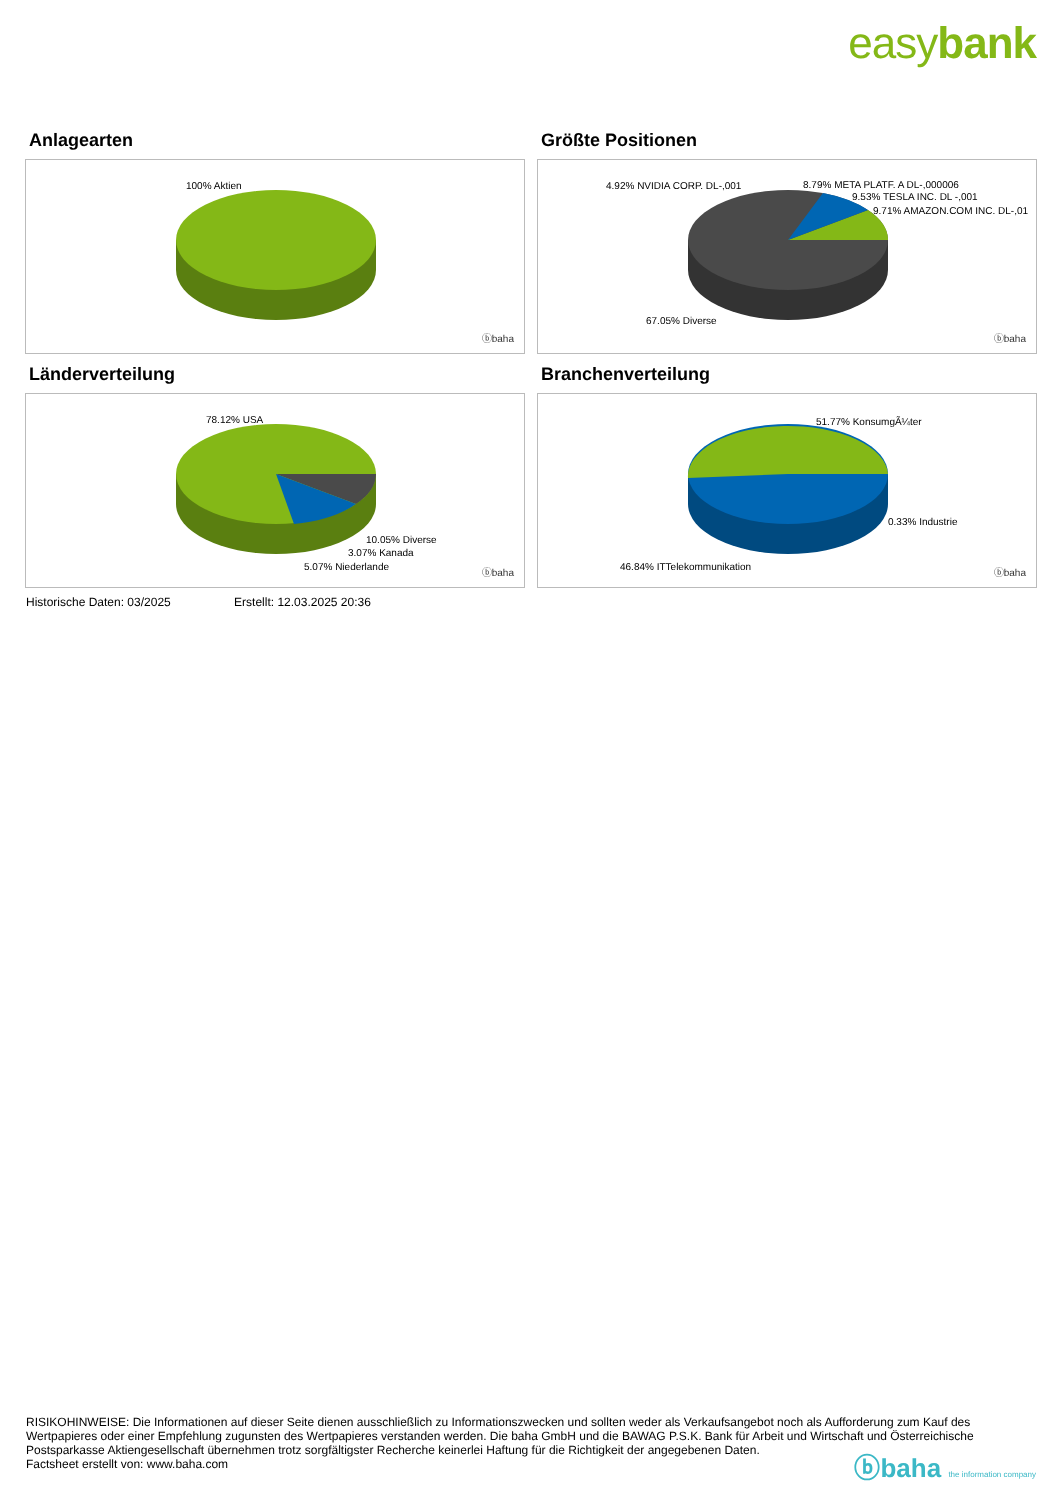easybank
Anlagearten
100% Aktien
ⓑbaha
Größte Positionen
4.92% NVIDIA CORP. DL-,001 8.79% META PLATF. A DL-,000006
9.53% TESLA INC. DL -,001
9.71% AMAZON.COM INC. DL-,01
67.05% Diverse
ⓑbaha
Länderverteilung
78.12% USA
10.05% Diverse
3.07% Kanada
5.07% Niederlande
ⓑbaha
Branchenverteilung
51.77% KonsumgÃ¼ter
0.33% Industrie
46.84% ITTelekommunikation
ⓑbaha
Historische Daten: 03/2025 Erstellt: 12.03.2025 20:36
RISIKOHINWEISE: Die Informationen auf dieser Seite dienen ausschließlich zu Informationszwecken und sollten weder als Verkaufsangebot noch als Aufforderung zum Kauf des Wertpapieres oder einer Empfehlung zugunsten des Wertpapieres verstanden werden. Die baha GmbH und die BAWAG P.S.K. Bank für Arbeit und Wirtschaft und Österreichische Postsparkasse Aktiengesellschaft übernehmen trotz sorgfältigster Recherche keinerlei Haftung für die Richtigkeit der angegebenen Daten.
Factsheet erstellt von: www.baha.com
ⓑbaha the information company